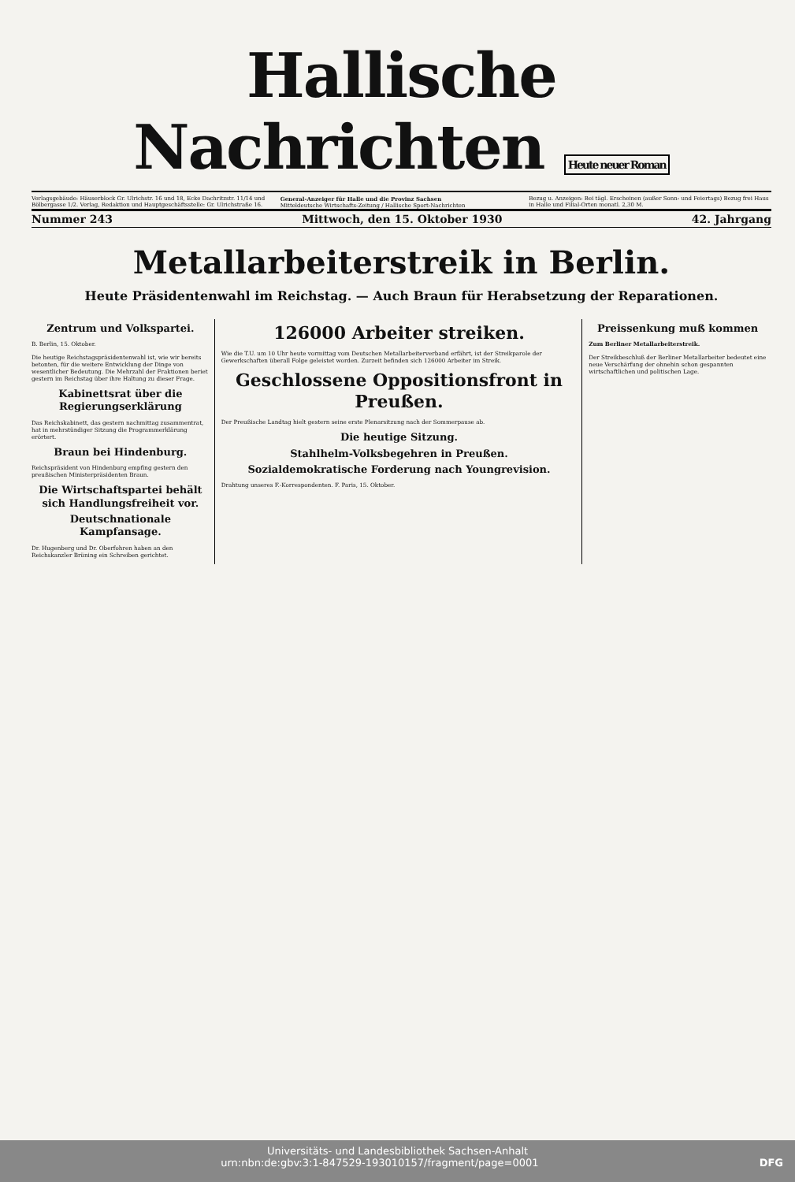Hallische Nachrichten Heute neuer Roman
Verlagsgebäude: Häuserblock Gr. Ulrichstr. 16 und 18, Ecke Dachritzstr. 11/14 und Bölbergasse 1/2. Verlag, Redaktion und Hauptgeschäftsstelle: Gr. Ulrichstraße 16.
General-Anzeiger für Halle und die Provinz Sachsen
Mitteldeutsche Wirtschafts-Zeitung / Hallische Sport-Nachrichten
Bezug u. Anzeigen: Bei tägl. Erscheinen (außer Sonn- und Feiertags) Bezug frei Haus in Halle und Filial-Orten monatl. 2,30 M.
Nummer 243 Mittwoch, den 15. Oktober 1930 42. Jahrgang
Metallarbeiterstreik in Berlin.
Heute Präsidentenwahl im Reichstag. — Auch Braun für Herabsetzung der Reparationen.
Zentrum und Volkspartei.
B. Berlin, 15. Oktober.
Die heutige Reichstagspräsidentenwahl ist, wie wir bereits betonten, für die weitere Entwicklung der Dinge von wesentlicher Bedeutung. Die Mehrzahl der Fraktionen beriet gestern im Reichstag über ihre Haltung zu dieser Frage.
Kabinettsrat über die Regierungserklärung
Das Reichskabinett, das gestern nachmittag zusammentrat, hat in mehrstündiger Sitzung die Programmerklärung erörtert.
Braun bei Hindenburg.
Reichspräsident von Hindenburg empfing gestern den preußischen Ministerpräsidenten Braun.
Die Wirtschaftspartei behält sich Handlungsfreiheit vor.
Deutschnationale Kampfansage.
Dr. Hugenberg und Dr. Oberfohren haben an den Reichskanzler Brüning ein Schreiben gerichtet.
126000 Arbeiter streiken.
Wie die T.U. um 10 Uhr heute vormittag vom Deutschen Metallarbeiterverband erfährt, ist der Streikparole der Gewerkschaften überall Folge geleistet worden. Zurzeit befinden sich 126000 Arbeiter im Streik.
Geschlossene Oppositionsfront in Preußen.
Der Preußische Landtag hielt gestern seine erste Plenarsitzung nach der Sommerpause ab.
Die heutige Sitzung.
Stahlhelm-Volksbegehren in Preußen.
Sozialdemokratische Forderung nach Youngrevision.
Drahtung unseres F.-Korrespondenten. F. Paris, 15. Oktober.
Preissenkung muß kommen
Zum Berliner Metallarbeiterstreik.
Der Streikbeschluß der Berliner Metallarbeiter bedeutet eine neue Verschärfung der ohnehin schon gespannten wirtschaftlichen und politischen Lage.
Universitäts- und Landesbibliothek Sachsen-Anhalt
urn:nbn:de:gbv:3:1-847529-193010157/fragment/page=0001 DFG